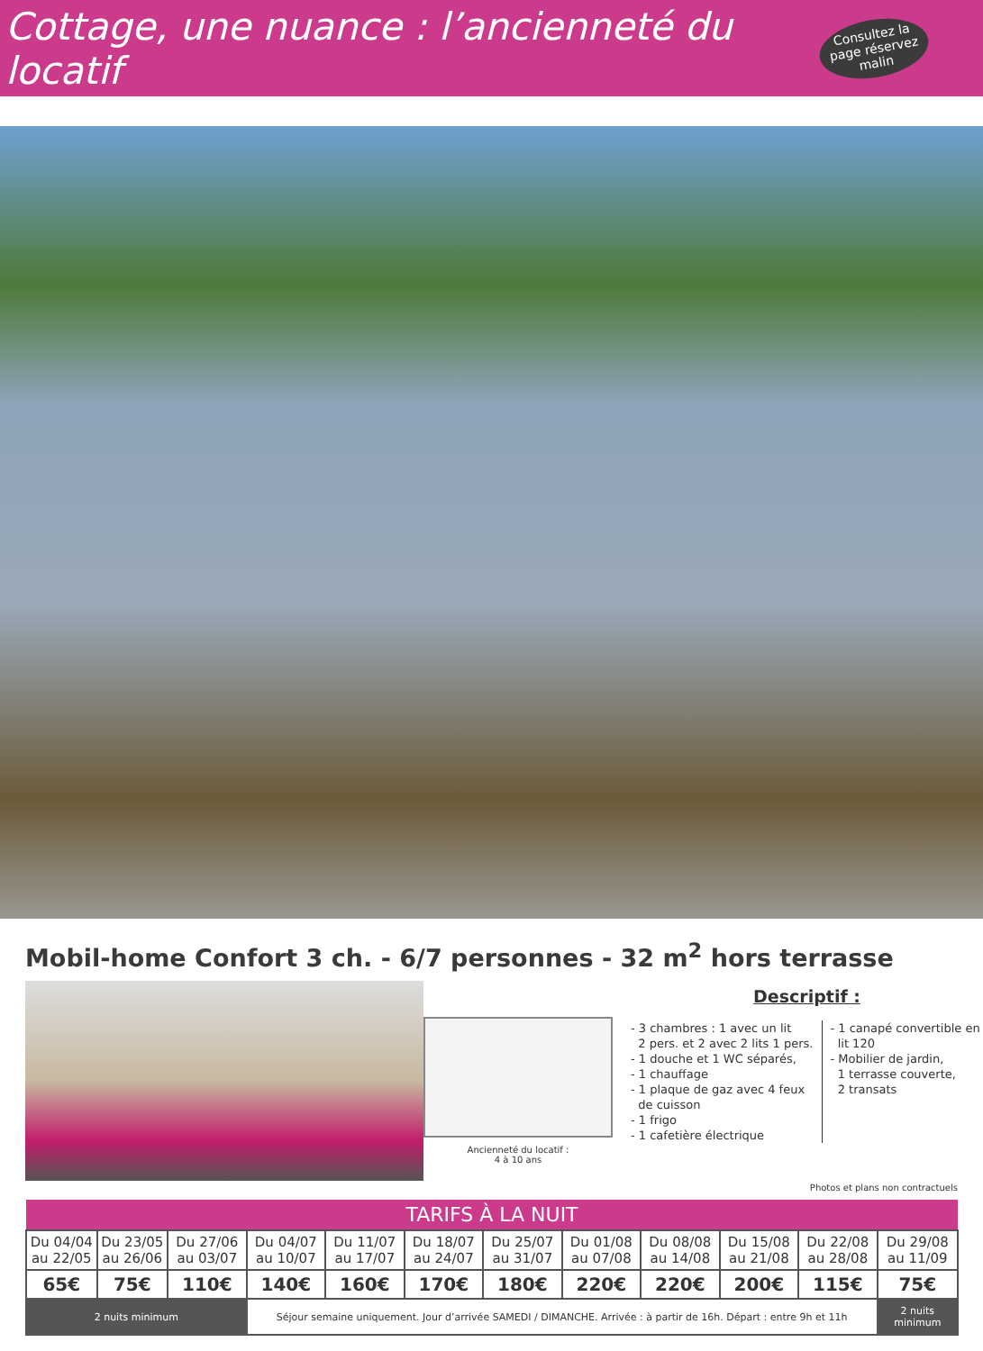Cottage, une nuance : l’ancienneté du locatif
Consultez la page réservez malin
Mobil-home Confort 3 ch. - 6/7 personnes - 32 m<sup>2</sup> hors terrasse
Ancienneté du locatif :
4 à 10 ans
Descriptif :
- 3 chambres : 1 avec un lit
2 pers. et 2 avec 2 lits 1 pers.
- 1 douche et 1 WC séparés,
- 1 chauffage
- 1 plaque de gaz avec 4 feux
de cuisson
- 1 frigo
- 1 cafetière électrique
- 1 canapé convertible en
lit 120
- Mobilier de jardin,
1 terrasse couverte,
2 transats
Photos et plans non contractuels
| TARIFS À LA NUIT | | | | | | | | | | | |
| --- | --- | --- | --- | --- | --- | --- | --- | --- | --- | --- | --- |
| Du 04/04 au 22/05 | Du 23/05 au 26/06 | Du 27/06 au 03/07 | Du 04/07 au 10/07 | Du 11/07 au 17/07 | Du 18/07 au 24/07 | Du 25/07 au 31/07 | Du 01/08 au 07/08 | Du 08/08 au 14/08 | Du 15/08 au 21/08 | Du 22/08 au 28/08 | Du 29/08 au 11/09 |
| 65€ | 75€ | 110€ | 140€ | 160€ | 170€ | 180€ | 220€ | 220€ | 200€ | 115€ | 75€ |
| 2 nuits minimum | | | Séjour semaine uniquement. Jour d’arrivée SAMEDI / DIMANCHE. Arrivée : à partir de 16h. Départ : entre 9h et 11h | | | | | | | | 2 nuits minimum |